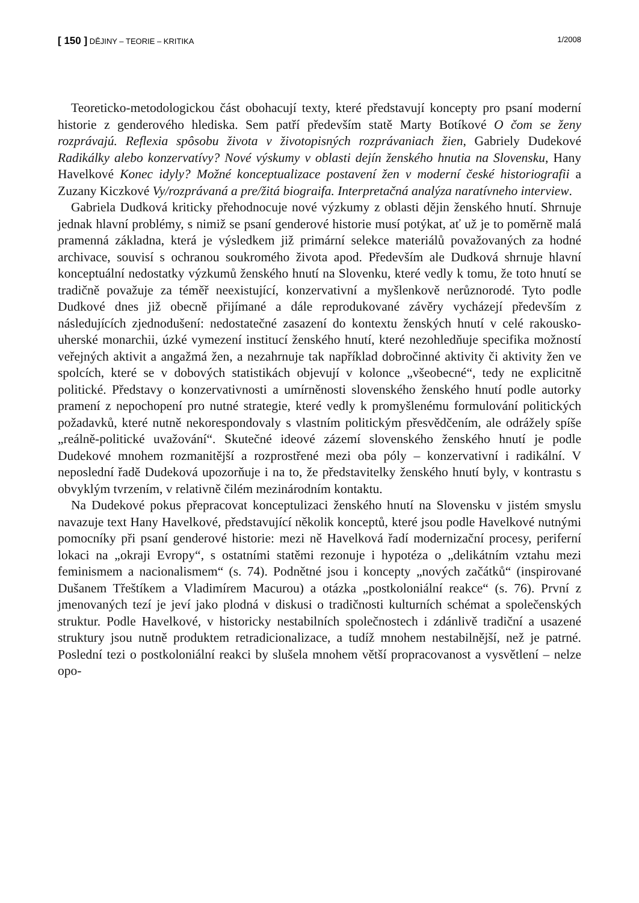[ 150 ] DĚJINY – TEORIE – KRITIKA 1/2008
Teoreticko-metodologickou část obohacují texty, které představují koncepty pro psaní moderní historie z genderového hlediska. Sem patří především statě Marty Botíkové O čom se ženy rozprávajú. Reflexia spôsobu života v životopisných rozprávaniach žien, Gabriely Dudekové Radikálky alebo konzervatívy? Nové výskumy v oblasti dejín ženského hnutia na Slovensku, Hany Havelkové Konec idyly? Možné konceptualizace postavení žen v moderní české historiografii a Zuzany Kiczkové Vy/rozprávaná a pre/žitá biograifa. Interpretačná analýza naratívneho interview.
Gabriela Dudková kriticky přehodnocuje nové výzkumy z oblasti dějin ženského hnutí. Shrnuje jednak hlavní problémy, s nimiž se psaní genderové historie musí potýkat, ať už je to poměrně malá pramenná základna, která je výsledkem již primární selekce materiálů považovaných za hodné archivace, souvisí s ochranou soukromého života apod. Především ale Dudková shrnuje hlavní konceptuální nedostatky výzkumů ženského hnutí na Slovenku, které vedly k tomu, že toto hnutí se tradičně považuje za téměř neexistující, konzervativní a myšlenkově nerůznorodé. Tyto podle Dudkové dnes již obecně přijímané a dále reprodukované závěry vycházejí především z následujících zjednodušení: nedostatečné zasazení do kontextu ženských hnutí v celé rakousko-uherské monarchii, úzké vymezení institucí ženského hnutí, které nezohledňuje specifika možností veřejných aktivit a angažmá žen, a nezahrnuje tak například dobročinné aktivity či aktivity žen ve spolcích, které se v dobových statistikách objevují v kolonce „všeobecné“, tedy ne explicitně politické. Představy o konzervativnosti a umírněnosti slovenského ženského hnutí podle autorky pramení z nepochopení pro nutné strategie, které vedly k promyšlenému formulování politických požadavků, které nutně nekorespondovaly s vlastním politickým přesvědčením, ale odrážely spíše „reálně-politické uvažování“. Skutečné ideové zázemí slovenského ženského hnutí je podle Dudekové mnohem rozmanitější a rozprostřené mezi oba póly – konzervativní i radikální. V neposlední řadě Dudeková upozorňuje i na to, že představitelky ženského hnutí byly, v kontrastu s obvyklým tvrzením, v relativně čilém mezinárodním kontaktu.
Na Dudekové pokus přepracovat konceptulizaci ženského hnutí na Slovensku v jistém smyslu navazuje text Hany Havelkové, představující několik konceptů, které jsou podle Havelkové nutnými pomocníky při psaní genderové historie: mezi ně Havelková řadí modernizační procesy, periferní lokaci na „okraji Evropy“, s ostatními statěmi rezonuje i hypotéza o „delikátním vztahu mezi feminismem a nacionalismem“ (s. 74). Podnětné jsou i koncepty „nových začátků“ (inspirované Dušanem Třeštíkem a Vladimírem Macurou) a otázka „postkoloniální reakce“ (s. 76). První z jmenovaných tezí je jeví jako plodná v diskusi o tradičnosti kulturních schémat a společenských struktur. Podle Havelkové, v historicky nestabilních společnostech i zdánlivě tradiční a usazené struktury jsou nutně produktem retradicionalizace, a tudíž mnohem nestabilnější, než je patrné. Poslední tezi o postkoloniální reakci by slušela mnohem větší propracovanost a vysvětlení – nelze opo-